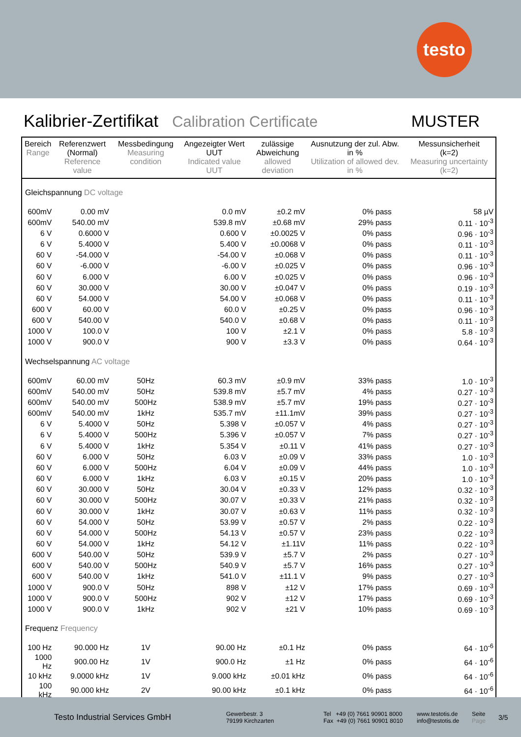testo
Kalibrier-Zertifikat Calibration Certificate MUSTER
| Bereich Range | Referenzwert (Normal) Reference value | Messbedingung Measuring condition | Angezeigter Wert UUT Indicated value UUT | zulässige Abweichung allowed deviation | Ausnutzung der zul. Abw. in % Utilization of allowed dev. in % | | Messunsicherheit (k=2) Measuring uncertainty (k=2) |
| --- | --- | --- | --- | --- | --- | --- | --- |
| Gleichspannung DC voltage | | | | | | | |
| 600mV | 0.00 mV | | 0.0 mV | ±0.2 mV | 0% pass | | 58 µV |
| 600mV | 540.00 mV | | 539.8 mV | ±0.68 mV | 29% pass | | 0.11 · 10<sup>-3</sup> |
| 6 V | 0.6000 V | | 0.600 V | ±0.0025 V | 0% pass | | 0.96 · 10<sup>-3</sup> |
| 6 V | 5.4000 V | | 5.400 V | ±0.0068 V | 0% pass | | 0.11 · 10<sup>-3</sup> |
| 60 V | -54.000 V | | -54.00 V | ±0.068 V | 0% pass | | 0.11 · 10<sup>-3</sup> |
| 60 V | -6.000 V | | -6.00 V | ±0.025 V | 0% pass | | 0.96 · 10<sup>-3</sup> |
| 60 V | 6.000 V | | 6.00 V | ±0.025 V | 0% pass | | 0.96 · 10<sup>-3</sup> |
| 60 V | 30.000 V | | 30.00 V | ±0.047 V | 0% pass | | 0.19 · 10<sup>-3</sup> |
| 60 V | 54.000 V | | 54.00 V | ±0.068 V | 0% pass | | 0.11 · 10<sup>-3</sup> |
| 600 V | 60.00 V | | 60.0 V | ±0.25 V | 0% pass | | 0.96 · 10<sup>-3</sup> |
| 600 V | 540.00 V | | 540.0 V | ±0.68 V | 0% pass | | 0.11 · 10<sup>-3</sup> |
| 1000 V | 100.0 V | | 100 V | ±2.1 V | 0% pass | | 5.8 · 10<sup>-3</sup> |
| 1000 V | 900.0 V | | 900 V | ±3.3 V | 0% pass | | 0.64 · 10<sup>-3</sup> |
| Wechselspannung AC voltage | | | | | | | |
| 600mV | 60.00 mV | 50Hz | 60.3 mV | ±0.9 mV | 33% pass | | 1.0 · 10<sup>-3</sup> |
| 600mV | 540.00 mV | 50Hz | 539.8 mV | ±5.7 mV | 4% pass | | 0.27 · 10<sup>-3</sup> |
| 600mV | 540.00 mV | 500Hz | 538.9 mV | ±5.7 mV | 19% pass | | 0.27 · 10<sup>-3</sup> |
| 600mV | 540.00 mV | 1kHz | 535.7 mV | ±11.1mV | 39% pass | | 0.27 · 10<sup>-3</sup> |
| 6 V | 5.4000 V | 50Hz | 5.398 V | ±0.057 V | 4% pass | | 0.27 · 10<sup>-3</sup> |
| 6 V | 5.4000 V | 500Hz | 5.396 V | ±0.057 V | 7% pass | | 0.27 · 10<sup>-3</sup> |
| 6 V | 5.4000 V | 1kHz | 5.354 V | ±0.11 V | 41% pass | | 0.27 · 10<sup>-3</sup> |
| 60 V | 6.000 V | 50Hz | 6.03 V | ±0.09 V | 33% pass | | 1.0 · 10<sup>-3</sup> |
| 60 V | 6.000 V | 500Hz | 6.04 V | ±0.09 V | 44% pass | | 1.0 · 10<sup>-3</sup> |
| 60 V | 6.000 V | 1kHz | 6.03 V | ±0.15 V | 20% pass | | 1.0 · 10<sup>-3</sup> |
| 60 V | 30.000 V | 50Hz | 30.04 V | ±0.33 V | 12% pass | | 0.32 · 10<sup>-3</sup> |
| 60 V | 30.000 V | 500Hz | 30.07 V | ±0.33 V | 21% pass | | 0.32 · 10<sup>-3</sup> |
| 60 V | 30.000 V | 1kHz | 30.07 V | ±0.63 V | 11% pass | | 0.32 · 10<sup>-3</sup> |
| 60 V | 54.000 V | 50Hz | 53.99 V | ±0.57 V | 2% pass | | 0.22 · 10<sup>-3</sup> |
| 60 V | 54.000 V | 500Hz | 54.13 V | ±0.57 V | 23% pass | | 0.22 · 10<sup>-3</sup> |
| 60 V | 54.000 V | 1kHz | 54.12 V | ±1.11V | 11% pass | | 0.22 · 10<sup>-3</sup> |
| 600 V | 540.00 V | 50Hz | 539.9 V | ±5.7 V | 2% pass | | 0.27 · 10<sup>-3</sup> |
| 600 V | 540.00 V | 500Hz | 540.9 V | ±5.7 V | 16% pass | | 0.27 · 10<sup>-3</sup> |
| 600 V | 540.00 V | 1kHz | 541.0 V | ±11.1 V | 9% pass | | 0.27 · 10<sup>-3</sup> |
| 1000 V | 900.0 V | 50Hz | 898 V | ±12 V | 17% pass | | 0.69 · 10<sup>-3</sup> |
| 1000 V | 900.0 V | 500Hz | 902 V | ±12 V | 17% pass | | 0.69 · 10<sup>-3</sup> |
| 1000 V | 900.0 V | 1kHz | 902 V | ±21 V | 10% pass | | 0.69 · 10<sup>-3</sup> |
| Frequenz Frequency | | | | | | | |
| 100 Hz | 90.000 Hz | 1V | 90.00 Hz | ±0.1 Hz | 0% pass | | 64 · 10<sup>-6</sup> |
| 1000 Hz | 900.00 Hz | 1V | 900.0 Hz | ±1 Hz | 0% pass | | 64 · 10<sup>-6</sup> |
| 10 kHz | 9.0000 kHz | 1V | 9.000 kHz | ±0.01 kHz | 0% pass | | 64 · 10<sup>-6</sup> |
| 100 kHz | 90.000 kHz | 2V | 90.00 kHz | ±0.1 kHz | 0% pass | | 64 · 10<sup>-6</sup> |
Testo Industrial Services GmbH
Gewerbestr. 3
79199 Kirchzarten
Tel +49 (0) 7661 90901 8000
Fax +49 (0) 7661 90901 8010
www.testotis.de
info@testotis.de
Seite
Page
3/5